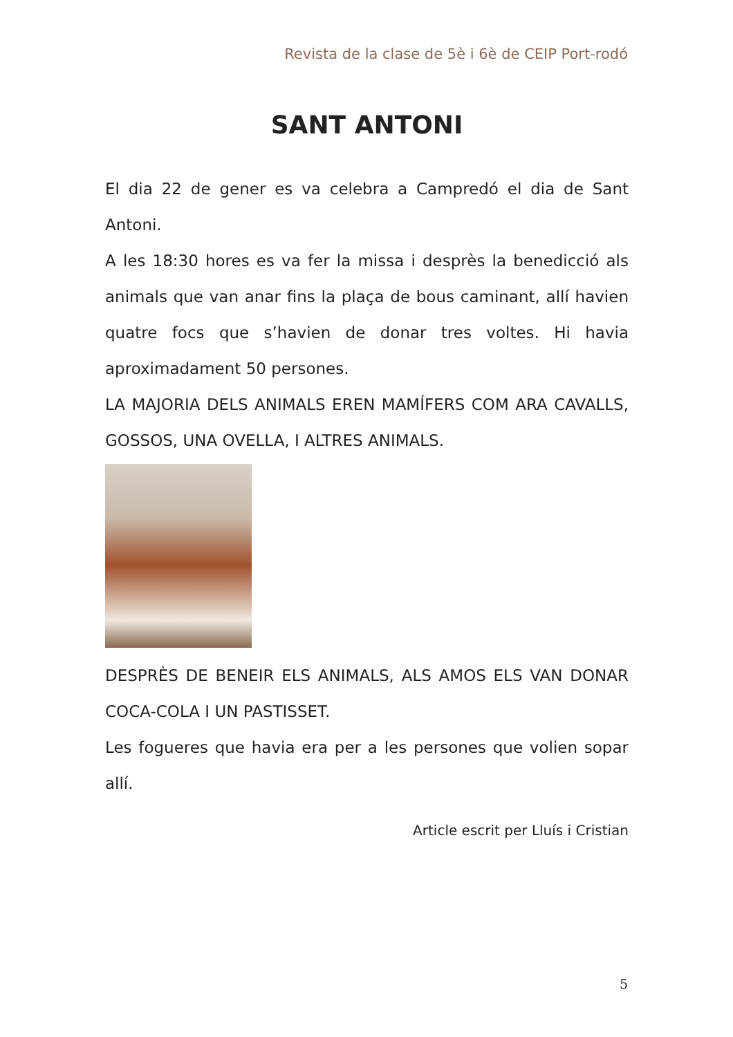Revista de la clase de 5è i 6è de CEIP Port-rodó
SANT ANTONI
El dia 22 de gener es va celebra a Campredó el dia de Sant Antoni.
A les 18:30 hores es va fer la missa i desprès la benedicció als animals que van anar fins la plaça de bous caminant, allí havien quatre focs que s’havien de donar tres voltes. Hi havia aproximadament 50 persones.
LA MAJORIA DELS ANIMALS EREN MAMÍFERS COM ARA CAVALLS, GOSSOS, UNA OVELLA, I ALTRES ANIMALS.
DESPRÈS DE BENEIR ELS ANIMALS, ALS AMOS ELS VAN DONAR COCA-COLA I UN PASTISSET.
Les fogueres que havia era per a les persones que volien sopar allí.
Article escrit per Lluís i Cristian
5